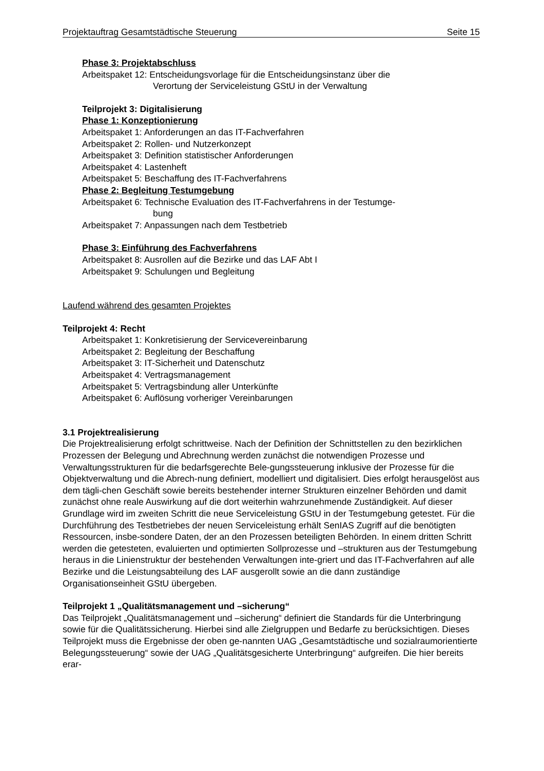Projektauftrag Gesamtstädtische Steuerung Seite 15
Phase 3: Projektabschluss
Arbeitspaket 12: Entscheidungsvorlage für die Entscheidungsinstanz über die
Verortung der Serviceleistung GStU in der Verwaltung
Teilprojekt 3: Digitalisierung
Phase 1: Konzeptionierung
Arbeitspaket 1: Anforderungen an das IT-Fachverfahren
Arbeitspaket 2: Rollen- und Nutzerkonzept
Arbeitspaket 3: Definition statistischer Anforderungen
Arbeitspaket 4: Lastenheft
Arbeitspaket 5: Beschaffung des IT-Fachverfahrens
Phase 2: Begleitung Testumgebung
Arbeitspaket 6: Technische Evaluation des IT-Fachverfahrens in der Testumge-
bung
Arbeitspaket 7: Anpassungen nach dem Testbetrieb
Phase 3: Einführung des Fachverfahrens
Arbeitspaket 8: Ausrollen auf die Bezirke und das LAF Abt I
Arbeitspaket 9: Schulungen und Begleitung
Laufend während des gesamten Projektes
Teilprojekt 4: Recht
Arbeitspaket 1: Konkretisierung der Servicevereinbarung
Arbeitspaket 2: Begleitung der Beschaffung
Arbeitspaket 3: IT-Sicherheit und Datenschutz
Arbeitspaket 4: Vertragsmanagement
Arbeitspaket 5: Vertragsbindung aller Unterkünfte
Arbeitspaket 6: Auflösung vorheriger Vereinbarungen
3.1 Projektrealisierung
Die Projektrealisierung erfolgt schrittweise. Nach der Definition der Schnittstellen zu den bezirklichen Prozessen der Belegung und Abrechnung werden zunächst die notwendigen Prozesse und Verwaltungsstrukturen für die bedarfsgerechte Bele-gungssteuerung inklusive der Prozesse für die Objektverwaltung und die Abrech-nung definiert, modelliert und digitalisiert. Dies erfolgt herausgelöst aus dem tägli-chen Geschäft sowie bereits bestehender interner Strukturen einzelner Behörden und damit zunächst ohne reale Auswirkung auf die dort weiterhin wahrzunehmende Zuständigkeit. Auf dieser Grundlage wird im zweiten Schritt die neue Serviceleistung GStU in der Testumgebung getestet. Für die Durchführung des Testbetriebes der neuen Serviceleistung erhält SenIAS Zugriff auf die benötigten Ressourcen, insbe-sondere Daten, der an den Prozessen beteiligten Behörden. In einem dritten Schritt werden die getesteten, evaluierten und optimierten Sollprozesse und –strukturen aus der Testumgebung heraus in die Linienstruktur der bestehenden Verwaltungen inte-griert und das IT-Fachverfahren auf alle Bezirke und die Leistungsabteilung des LAF ausgerollt sowie an die dann zuständige Organisationseinheit GStU übergeben.
Teilprojekt 1 „Qualitätsmanagement und –sicherung“
Das Teilprojekt „Qualitätsmanagement und –sicherung“ definiert die Standards für die Unterbringung sowie für die Qualitätssicherung. Hierbei sind alle Zielgruppen und Bedarfe zu berücksichtigen. Dieses Teilprojekt muss die Ergebnisse der oben ge-nannten UAG „Gesamtstädtische und sozialraumorientierte Belegungssteuerung“ sowie der UAG „Qualitätsgesicherte Unterbringung“ aufgreifen. Die hier bereits erar-